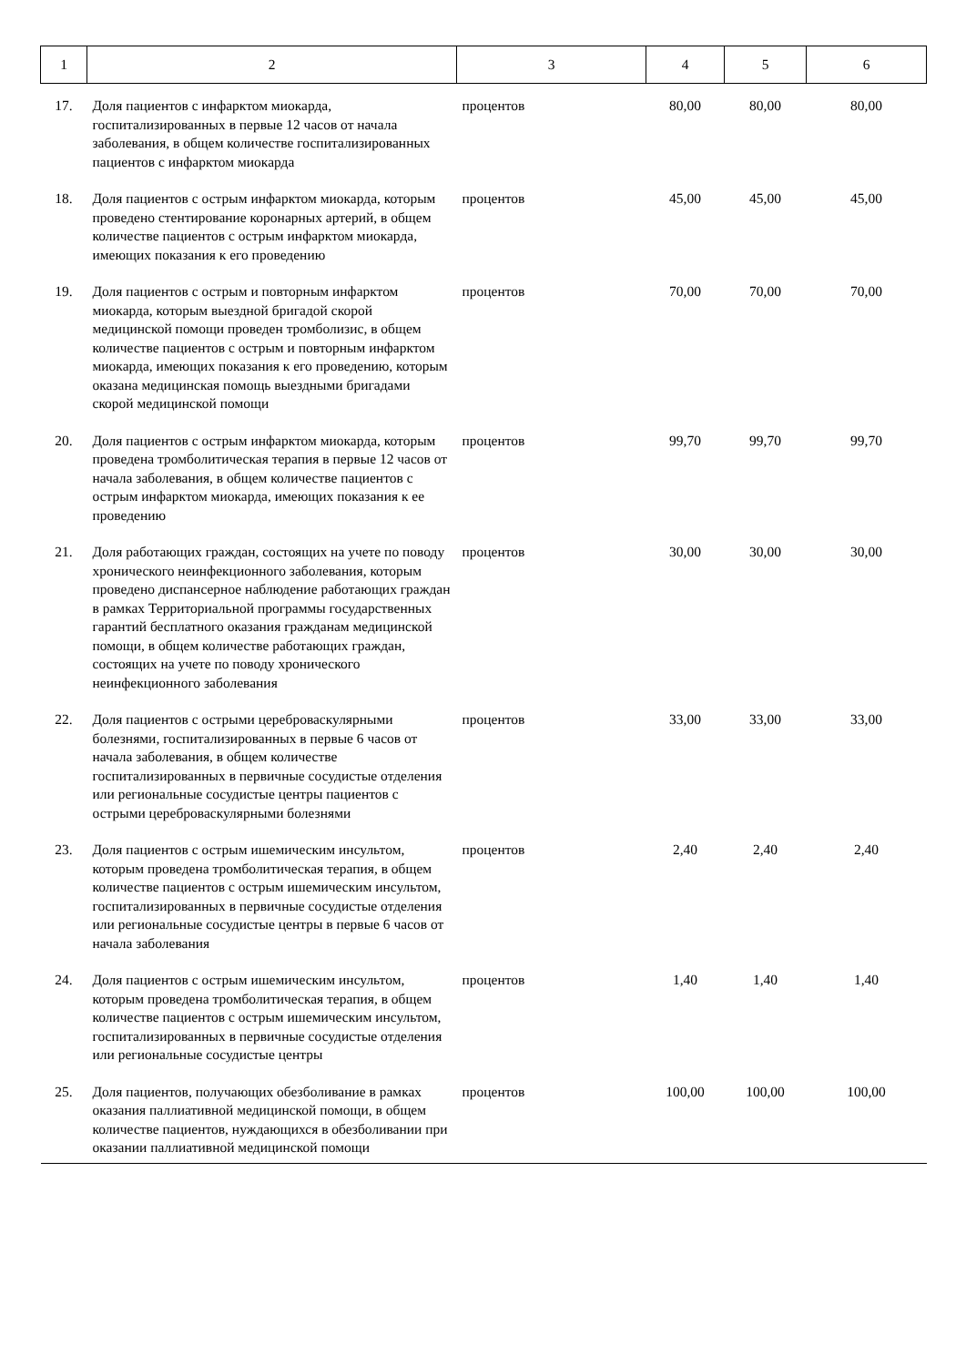| 1 | 2 | 3 | 4 | 5 | 6 |
| --- | --- | --- | --- | --- | --- |
| 17. | Доля пациентов с инфарктом миокарда, госпитализированных в первые 12 часов от начала заболевания, в общем количестве госпитализированных пациентов с инфарктом миокарда | процентов | 80,00 | 80,00 | 80,00 |
| 18. | Доля пациентов с острым инфарктом миокарда, которым проведено стентирование коронарных артерий, в общем количестве пациентов с острым инфарктом миокарда, имеющих показания к его проведению | процентов | 45,00 | 45,00 | 45,00 |
| 19. | Доля пациентов с острым и повторным инфарктом миокарда, которым выездной бригадой скорой медицинской помощи проведен тромболизис, в общем количестве пациентов с острым и повторным инфарктом миокарда, имеющих показания к его проведению, которым оказана медицинская помощь выездными бригадами скорой медицинской помощи | процентов | 70,00 | 70,00 | 70,00 |
| 20. | Доля пациентов с острым инфарктом миокарда, которым проведена тромболитическая терапия в первые 12 часов от начала заболевания, в общем количестве пациентов с острым инфарктом миокарда, имеющих показания к ее проведению | процентов | 99,70 | 99,70 | 99,70 |
| 21. | Доля работающих граждан, состоящих на учете по поводу хронического неинфекционного заболевания, которым проведено диспансерное наблюдение работающих граждан в рамках Территориальной программы государственных гарантий бесплатного оказания гражданам медицинской помощи, в общем количестве работающих граждан, состоящих на учете по поводу хронического неинфекционного заболевания | процентов | 30,00 | 30,00 | 30,00 |
| 22. | Доля пациентов с острыми цереброваскулярными болезнями, госпитализированных в первые 6 часов от начала заболевания, в общем количестве госпитализированных в первичные сосудистые отделения или региональные сосудистые центры пациентов с острыми цереброваскулярными болезнями | процентов | 33,00 | 33,00 | 33,00 |
| 23. | Доля пациентов с острым ишемическим инсультом, которым проведена тромболитическая терапия, в общем количестве пациентов с острым ишемическим инсультом, госпитализированных в первичные сосудистые отделения или региональные сосудистые центры в первые 6 часов от начала заболевания | процентов | 2,40 | 2,40 | 2,40 |
| 24. | Доля пациентов с острым ишемическим инсультом, которым проведена тромболитическая терапия, в общем количестве пациентов с острым ишемическим инсультом, госпитализированных в первичные сосудистые отделения или региональные сосудистые центры | процентов | 1,40 | 1,40 | 1,40 |
| 25. | Доля пациентов, получающих обезболивание в рамках оказания паллиативной медицинской помощи, в общем количестве пациентов, нуждающихся в обезболивании при оказании паллиативной медицинской помощи | процентов | 100,00 | 100,00 | 100,00 |